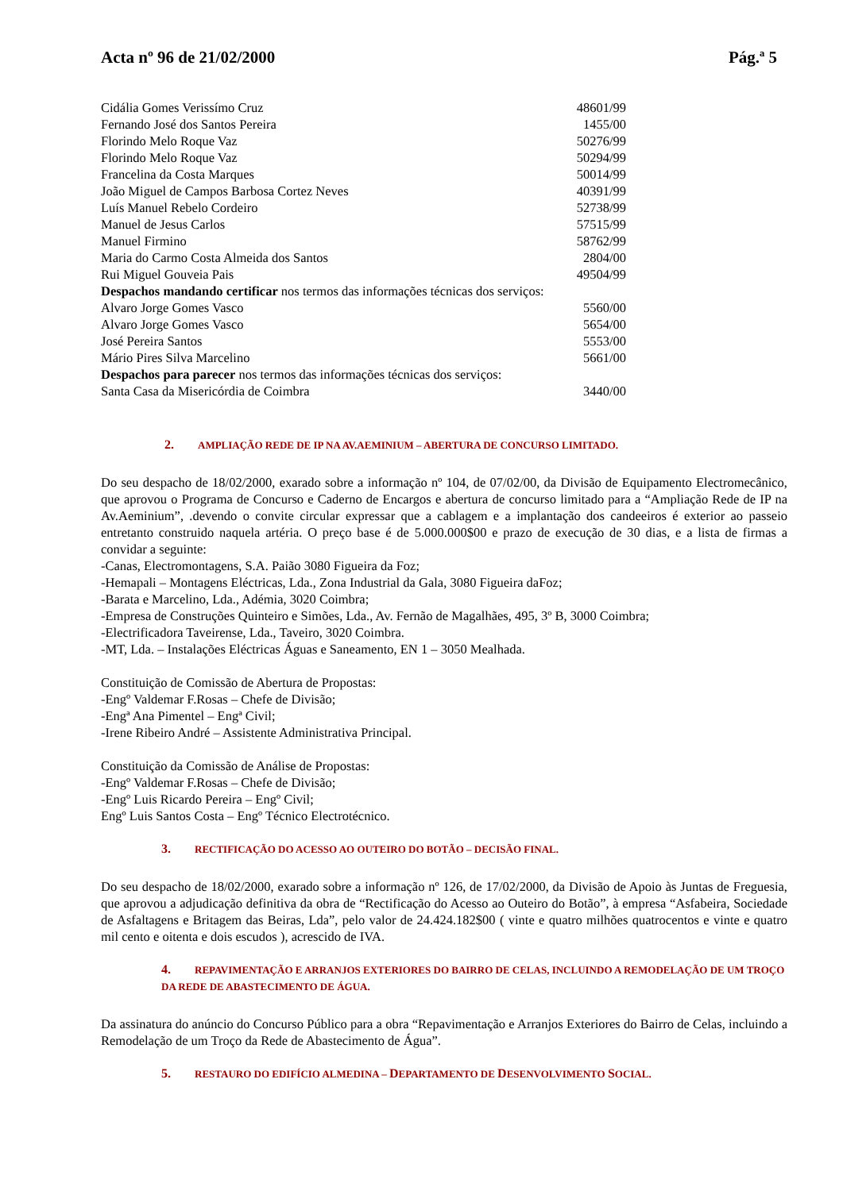Acta nº 96 de 21/02/2000 Pág.ª 5
| Cidália Gomes Verissímo Cruz | 48601/99 |
| Fernando José dos Santos Pereira | 1455/00 |
| Florindo Melo Roque Vaz | 50276/99 |
| Florindo Melo Roque Vaz | 50294/99 |
| Francelina da Costa Marques | 50014/99 |
| João Miguel de Campos Barbosa Cortez Neves | 40391/99 |
| Luís Manuel Rebelo Cordeiro | 52738/99 |
| Manuel de Jesus Carlos | 57515/99 |
| Manuel Firmino | 58762/99 |
| Maria do Carmo Costa Almeida dos Santos | 2804/00 |
| Rui Miguel Gouveia Pais | 49504/99 |
| Despachos mandando certificar nos termos das informações técnicas dos serviços: | |
| Alvaro Jorge Gomes Vasco | 5560/00 |
| Alvaro Jorge Gomes Vasco | 5654/00 |
| José Pereira Santos | 5553/00 |
| Mário Pires Silva Marcelino | 5661/00 |
| Despachos para parecer nos termos das informações técnicas dos serviços: | |
| Santa Casa da Misericórdia de Coimbra | 3440/00 |
2. AMPLIAÇÃO REDE DE IP NA AV.AEMINIUM – ABERTURA DE CONCURSO LIMITADO.
Do seu despacho de 18/02/2000, exarado sobre a informação nº 104, de 07/02/00, da Divisão de Equipamento Electromecânico, que aprovou o Programa de Concurso e Caderno de Encargos e abertura de concurso limitado para a “Ampliação Rede de IP na Av.Aeminium”, .devendo o convite circular expressar que a cablagem e a implantação dos candeeiros é exterior ao passeio entretanto construido naquela artéria. O preço base é de 5.000.000$00 e prazo de execução de 30 dias, e a lista de firmas a convidar a seguinte:
-Canas, Electromontagens, S.A. Paião 3080 Figueira da Foz;
-Hemapali – Montagens Eléctricas, Lda., Zona Industrial da Gala, 3080 Figueira daFoz;
-Barata e Marcelino, Lda., Adémia, 3020 Coimbra;
-Empresa de Construções Quinteiro e Simões, Lda., Av. Fernão de Magalhães, 495, 3º B, 3000 Coimbra;
-Electrificadora Taveirense, Lda., Taveiro, 3020 Coimbra.
-MT, Lda. – Instalações Eléctricas Águas e Saneamento, EN 1 – 3050 Mealhada.
Constituição de Comissão de Abertura de Propostas:
-Engº Valdemar F.Rosas – Chefe de Divisão;
-Engª Ana Pimentel – Engª Civil;
-Irene Ribeiro André – Assistente Administrativa Principal.
Constituição da Comissão de Análise de Propostas:
-Engº Valdemar F.Rosas – Chefe de Divisão;
-Engº Luis Ricardo Pereira – Engº Civil;
Engº Luis Santos Costa – Engº Técnico Electrotécnico.
3. RECTIFICAÇÃO DO ACESSO AO OUTEIRO DO BOTÃO – DECISÃO FINAL.
Do seu despacho de 18/02/2000, exarado sobre a informação nº 126, de 17/02/2000, da Divisão de Apoio às Juntas de Freguesia, que aprovou a adjudicação definitiva da obra de “Rectificação do Acesso ao Outeiro do Botão”, à empresa “Asfabeira, Sociedade de Asfaltagens e Britagem das Beiras, Lda”, pelo valor de 24.424.182$00 ( vinte e quatro milhões quatrocentos e vinte e quatro mil cento e oitenta e dois escudos ), acrescido de IVA.
4. REPAVIMENTAÇÃO E ARRANJOS EXTERIORES DO BAIRRO DE CELAS, INCLUINDO A REMODELAÇÃO DE UM TROÇO DA REDE DE ABASTECIMENTO DE ÁGUA.
Da assinatura do anúncio do Concurso Público para a obra “Repavimentação e Arranjos Exteriores do Bairro de Celas, incluindo a Remodelação de um Troço da Rede de Abastecimento de Água”.
5. RESTAURO DO EDIFÍCIO ALMEDINA – D EPARTAMENTO DE D ESENVOLVIMENTO S OCIAL.